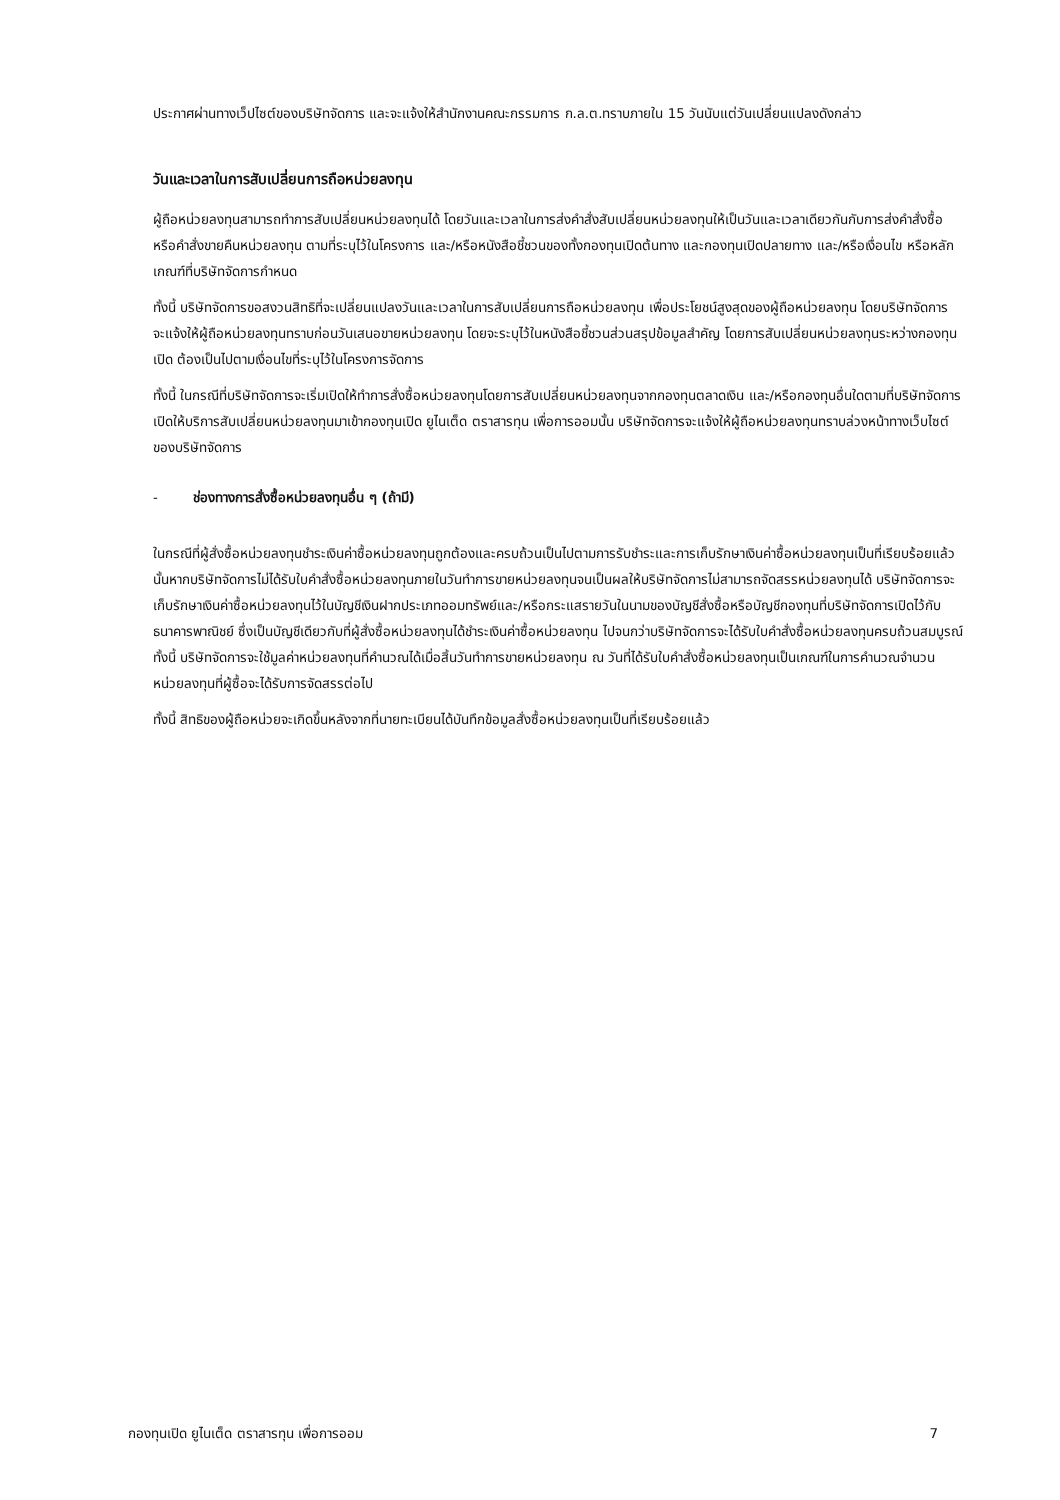ประกาศผ่านทางเว็ปไซต์ของบริษัทจัดการ และจะแจ้งให้สำนักงานคณะกรรมการ ก.ล.ต.ทราบภายใน 15 วันนับแต่วันเปลี่ยนแปลงดังกล่าว
วันและเวลาในการสับเปลี่ยนการถือหน่วยลงทุน
ผู้ถือหน่วยลงทุนสามารถทำการสับเปลี่ยนหน่วยลงทุนได้ โดยวันและเวลาในการส่งคำสั่งสับเปลี่ยนหน่วยลงทุนให้เป็นวันและเวลาเดียวกันกับการส่งคำสั่งซื้อหรือคำสั่งขายคืนหน่วยลงทุน ตามที่ระบุไว้ในโครงการ และ/หรือหนังสือชี้ชวนของทั้งกองทุนเปิดต้นทาง และกองทุนเปิดปลายทาง และ/หรือเงื่อนไข หรือหลักเกณฑ์ที่บริษัทจัดการกำหนด
ทั้งนี้ บริษัทจัดการขอสงวนสิทธิที่จะเปลี่ยนแปลงวันและเวลาในการสับเปลี่ยนการถือหน่วยลงทุน เพื่อประโยชน์สูงสุดของผู้ถือหน่วยลงทุน โดยบริษัทจัดการจะแจ้งให้ผู้ถือหน่วยลงทุนทราบก่อนวันเสนอขายหน่วยลงทุน โดยจะระบุไว้ในหนังสือชี้ชวนส่วนสรุปข้อมูลสำคัญ โดยการสับเปลี่ยนหน่วยลงทุนระหว่างกองทุนเปิด ต้องเป็นไปตามเงื่อนไขที่ระบุไว้ในโครงการจัดการ
ทั้งนี้ ในกรณีที่บริษัทจัดการจะเริ่มเปิดให้ทำการสั่งซื้อหน่วยลงทุนโดยการสับเปลี่ยนหน่วยลงทุนจากกองทุนตลาดเงิน และ/หรือกองทุนอื่นใดตามที่บริษัทจัดการเปิดให้บริการสับเปลี่ยนหน่วยลงทุนมาเข้ากองทุนเปิด ยูไนเต็ด ตราสารทุน เพื่อการออมนั้น บริษัทจัดการจะแจ้งให้ผู้ถือหน่วยลงทุนทราบล่วงหน้าทางเว็บไซต์ของบริษัทจัดการ
- ช่องทางการสั่งซื้อหน่วยลงทุนอื่น ๆ (ถ้ามี)
ในกรณีที่ผู้สั่งซื้อหน่วยลงทุนชำระเงินค่าซื้อหน่วยลงทุนถูกต้องและครบถ้วนเป็นไปตามการรับชำระและการเก็บรักษาเงินค่าซื้อหน่วยลงทุนเป็นที่เรียบร้อยแล้วนั้นหากบริษัทจัดการไม่ได้รับใบคำสั่งซื้อหน่วยลงทุนภายในวันทำการขายหน่วยลงทุนจนเป็นผลให้บริษัทจัดการไม่สามารถจัดสรรหน่วยลงทุนได้ บริษัทจัดการจะเก็บรักษาเงินค่าซื้อหน่วยลงทุนไว้ในบัญชีเงินฝากประเภทออมทรัพย์และ/หรือกระแสรายวันในนามของบัญชีสั่งซื้อหรือบัญชีกองทุนที่บริษัทจัดการเปิดไว้กับธนาคารพาณิชย์ ซึ่งเป็นบัญชีเดียวกับที่ผู้สั่งซื้อหน่วยลงทุนได้ชำระเงินค่าซื้อหน่วยลงทุน ไปจนกว่าบริษัทจัดการจะได้รับใบคำสั่งซื้อหน่วยลงทุนครบถ้วนสมบูรณ์ ทั้งนี้ บริษัทจัดการจะใช้มูลค่าหน่วยลงทุนที่คำนวณได้เมื่อสิ้นวันทำการขายหน่วยลงทุน ณ วันที่ได้รับใบคำสั่งซื้อหน่วยลงทุนเป็นเกณฑ์ในการคำนวณจำนวนหน่วยลงทุนที่ผู้ซื้อจะได้รับการจัดสรรต่อไป
ทั้งนี้ สิทธิของผู้ถือหน่วยจะเกิดขึ้นหลังจากที่นายทะเบียนได้บันทึกข้อมูลสั่งซื้อหน่วยลงทุนเป็นที่เรียบร้อยแล้ว
กองทุนเปิด ยูไนเต็ด ตราสารทุน เพื่อการออม 7